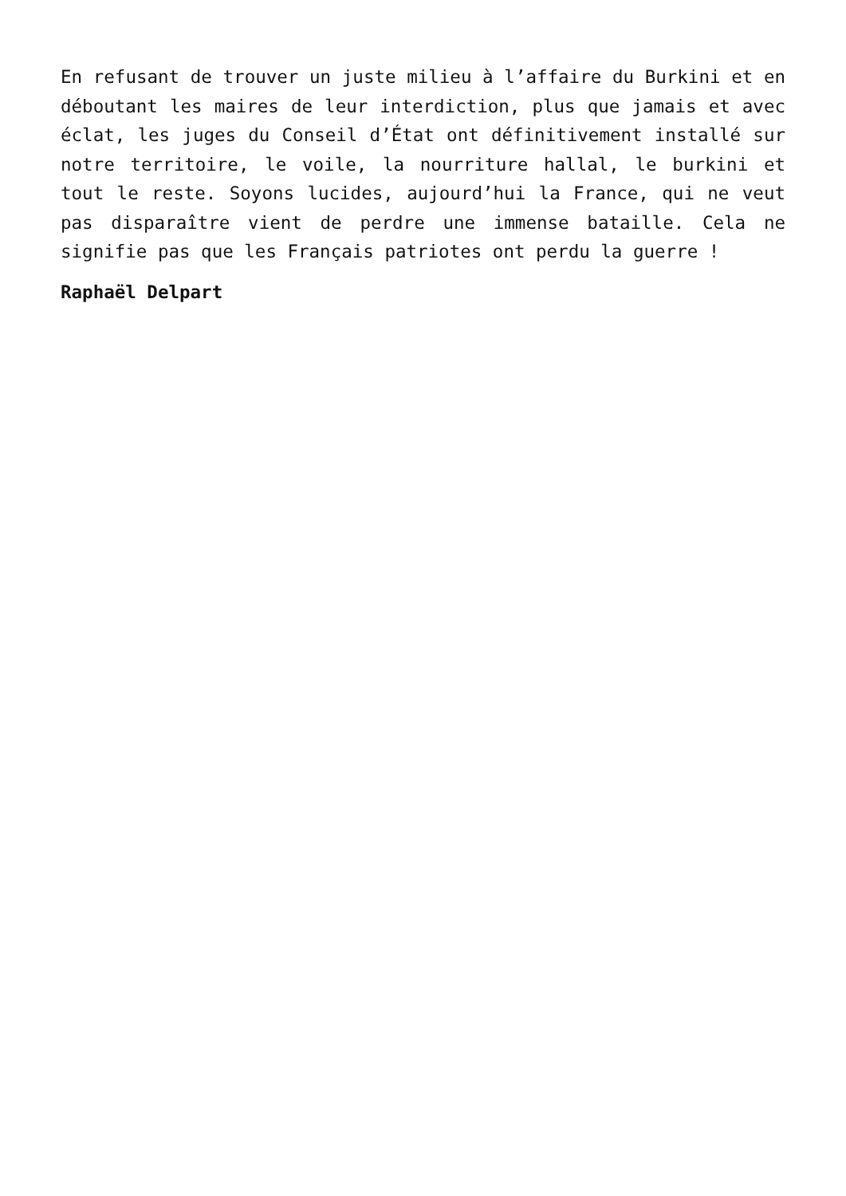En refusant de trouver un juste milieu à l’affaire du Burkini et en déboutant les maires de leur interdiction, plus que jamais et avec éclat, les juges du Conseil d’État ont définitivement installé sur notre territoire, le voile, la nourriture hallal, le burkini et tout le reste. Soyons lucides, aujourd’hui la France, qui ne veut pas disparaître vient de perdre une immense bataille. Cela ne signifie pas que les Français patriotes ont perdu la guerre !
Raphaël Delpart